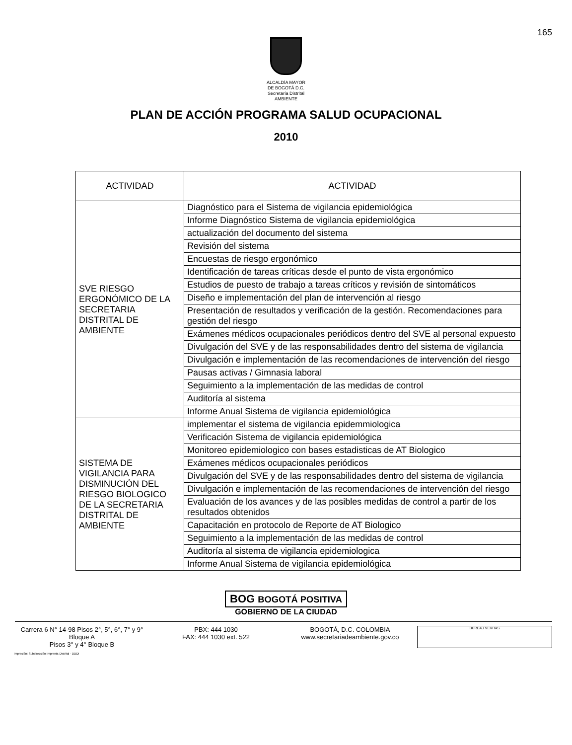165
ALCALDÍA MAYOR
DE BOGOTÁ D.C.
Secretaría Distrital
AMBIENTE
PLAN DE ACCIÓN PROGRAMA SALUD OCUPACIONAL
2010
| ACTIVIDAD | ACTIVIDAD |
| --- | --- |
| SVE RIESGO ERGONÓMICO DE LA SECRETARIA DISTRITAL DE AMBIENTE | Diagnóstico para el Sistema de vigilancia epidemiológica |
| | Informe Diagnóstico Sistema de vigilancia epidemiológica |
| | actualización del documento del sistema |
| | Revisión del sistema |
| | Encuestas de riesgo ergonómico |
| | Identificación de tareas críticas desde el punto de vista ergonómico |
| | Estudios de puesto de trabajo a tareas críticos y revisión de sintomáticos |
| | Diseño e implementación del plan de intervención al riesgo |
| | Presentación de resultados y verificación de la gestión. Recomendaciones para gestión del riesgo |
| | Exámenes médicos ocupacionales periódicos dentro del SVE al personal expuesto |
| | Divulgación del SVE y de las responsabilidades dentro del sistema de vigilancia |
| | Divulgación e implementación de las recomendaciones de intervención del riesgo |
| | Pausas activas / Gimnasia laboral |
| | Seguimiento a la implementación de las medidas de control |
| | Auditoría al sistema |
| | Informe Anual Sistema de vigilancia epidemiológica |
| SISTEMA DE VIGILANCIA PARA DISMINUCIÓN DEL RIESGO BIOLOGICO DE LA SECRETARIA DISTRITAL DE AMBIENTE | implementar el sistema de vigilancia epidemmiologica |
| | Verificación Sistema de vigilancia epidemiológica |
| | Monitoreo epidemiologico con bases estadisticas de AT Biologico |
| | Exámenes médicos ocupacionales periódicos |
| | Divulgación del SVE y de las responsabilidades dentro del sistema de vigilancia |
| | Divulgación e implementación de las recomendaciones de intervención del riesgo |
| | Evaluación de los avances y de las posibles medidas de control a partir de los resultados obtenidos |
| | Capacitación en protocolo de Reporte de AT Biologico |
| | Seguimiento a la implementación de las medidas de control |
| | Auditoría al sistema de vigilancia epidemiologica |
| | Informe Anual Sistema de vigilancia epidemiológica |
BOG BOGOTÁ POSITIVA
GOBIERNO DE LA CIUDAD
Carrera 6 N° 14-98 Pisos 2°, 5°, 6°, 7° y 9° Bloque A
Pisos 3° y 4° Bloque B
PBX: 444 1030
FAX: 444 1030 ext. 522
BOGOTÁ, D.C. COLOMBIA
www.secretariadeambiente.gov.co
BUREAU VERITAS
Impresión: Subdirección Imprenta Distrital - DDDI